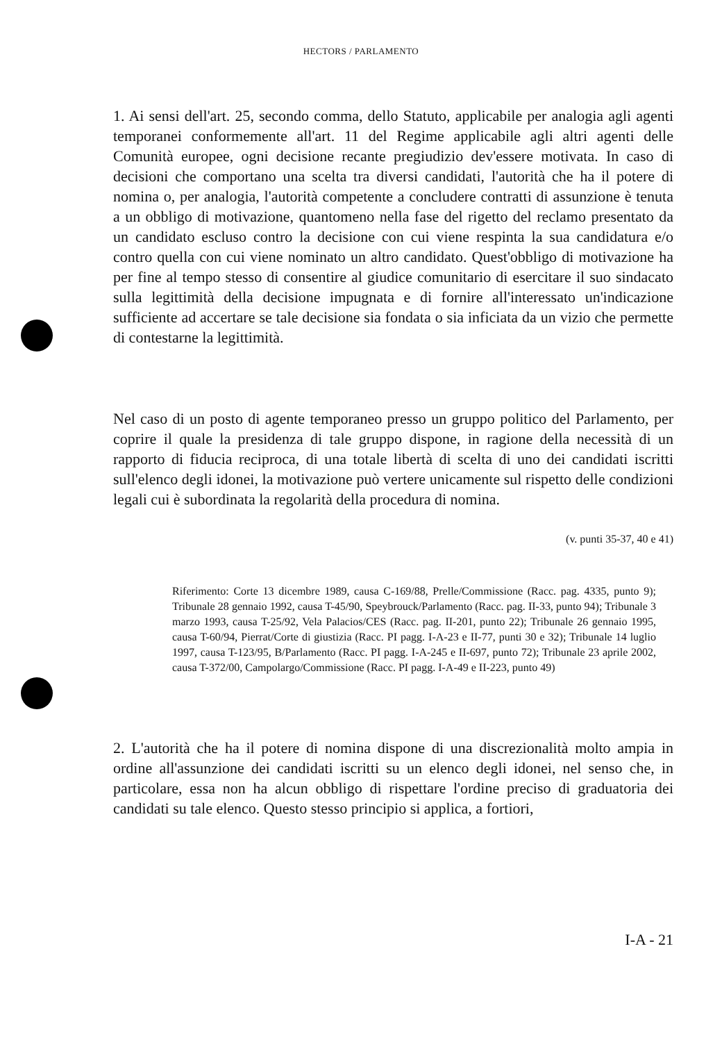HECTORS / PARLAMENTO
1. Ai sensi dell'art. 25, secondo comma, dello Statuto, applicabile per analogia agli agenti temporanei conformemente all'art. 11 del Regime applicabile agli altri agenti delle Comunità europee, ogni decisione recante pregiudizio dev'essere motivata. In caso di decisioni che comportano una scelta tra diversi candidati, l'autorità che ha il potere di nomina o, per analogia, l'autorità competente a concludere contratti di assunzione è tenuta a un obbligo di motivazione, quantomeno nella fase del rigetto del reclamo presentato da un candidato escluso contro la decisione con cui viene respinta la sua candidatura e/o contro quella con cui viene nominato un altro candidato. Quest'obbligo di motivazione ha per fine al tempo stesso di consentire al giudice comunitario di esercitare il suo sindacato sulla legittimità della decisione impugnata e di fornire all'interessato un'indicazione sufficiente ad accertare se tale decisione sia fondata o sia inficiata da un vizio che permette di contestarne la legittimità.
Nel caso di un posto di agente temporaneo presso un gruppo politico del Parlamento, per coprire il quale la presidenza di tale gruppo dispone, in ragione della necessità di un rapporto di fiducia reciproca, di una totale libertà di scelta di uno dei candidati iscritti sull'elenco degli idonei, la motivazione può vertere unicamente sul rispetto delle condizioni legali cui è subordinata la regolarità della procedura di nomina.
(v. punti 35-37, 40 e 41)
Riferimento: Corte 13 dicembre 1989, causa C-169/88, Prelle/Commissione (Racc. pag. 4335, punto 9); Tribunale 28 gennaio 1992, causa T-45/90, Speybrouck/Parlamento (Racc. pag. II-33, punto 94); Tribunale 3 marzo 1993, causa T-25/92, Vela Palacios/CES (Racc. pag. II-201, punto 22); Tribunale 26 gennaio 1995, causa T-60/94, Pierrat/Corte di giustizia (Racc. PI pagg. I-A-23 e II-77, punti 30 e 32); Tribunale 14 luglio 1997, causa T-123/95, B/Parlamento (Racc. PI pagg. I-A-245 e II-697, punto 72); Tribunale 23 aprile 2002, causa T-372/00, Campolargo/Commissione (Racc. PI pagg. I-A-49 e II-223, punto 49)
2. L'autorità che ha il potere di nomina dispone di una discrezionalità molto ampia in ordine all'assunzione dei candidati iscritti su un elenco degli idonei, nel senso che, in particolare, essa non ha alcun obbligo di rispettare l'ordine preciso di graduatoria dei candidati su tale elenco. Questo stesso principio si applica, a fortiori,
I-A - 21